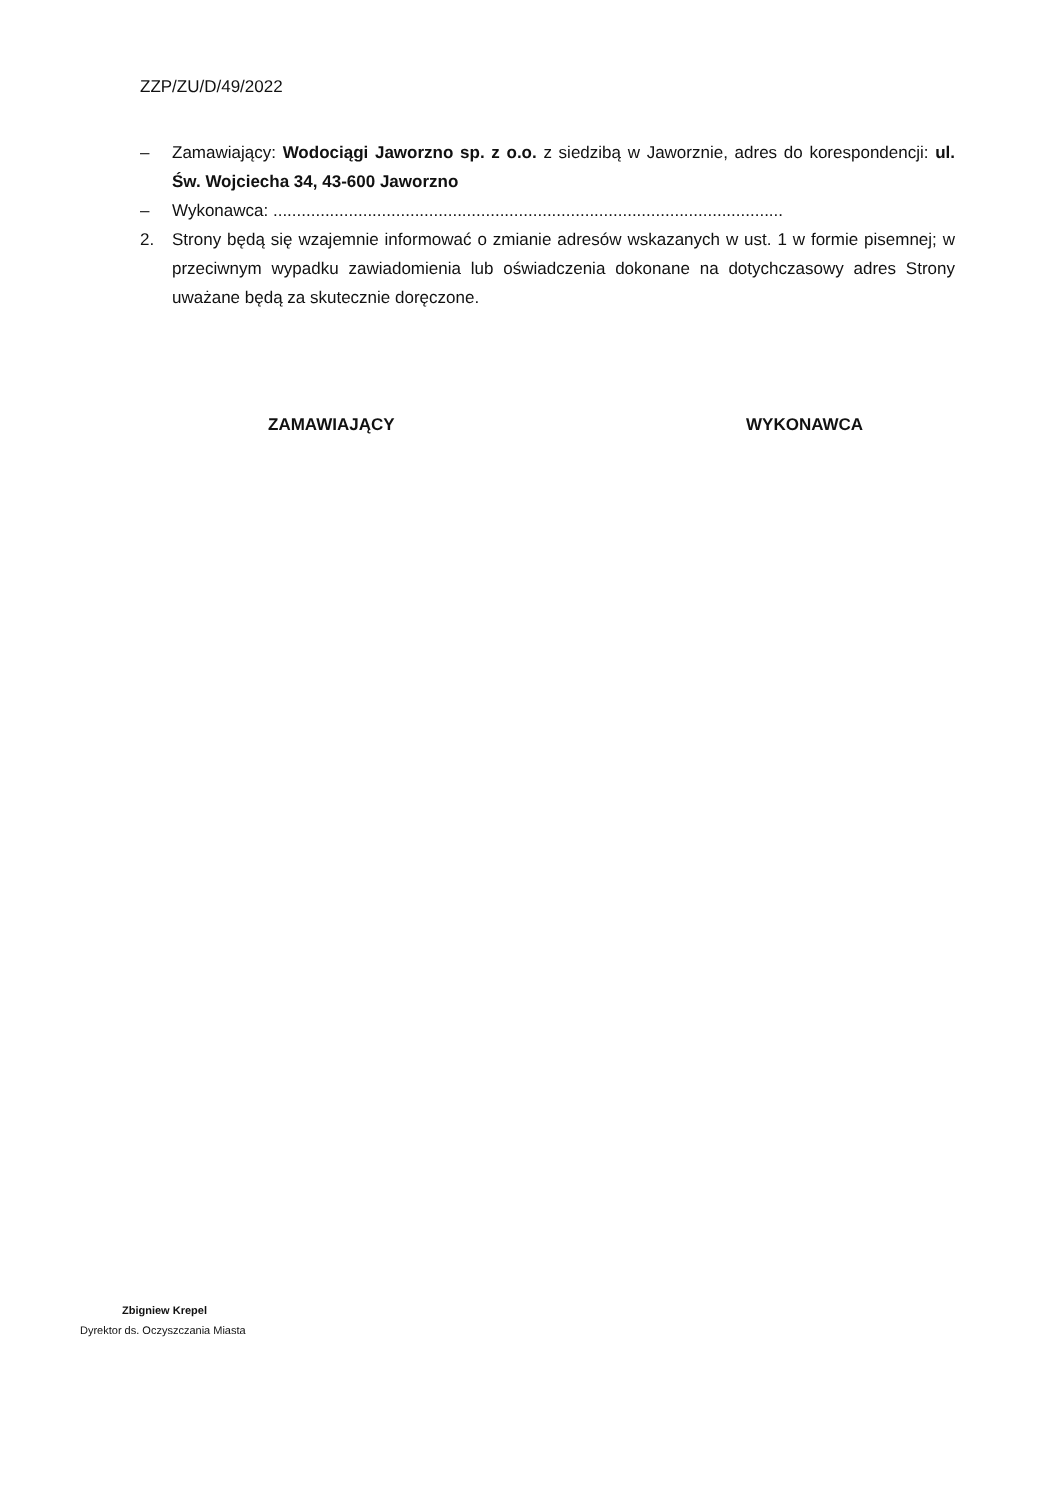ZZP/ZU/D/49/2022
– Zamawiający: Wodociągi Jaworzno sp. z o.o. z siedzibą w Jaworznie, adres do korespondencji: ul. Św. Wojciecha 34, 43-600 Jaworzno
– Wykonawca: ............................................................................................................
2. Strony będą się wzajemnie informować o zmianie adresów wskazanych w ust. 1 w formie pisemnej; w przeciwnym wypadku zawiadomienia lub oświadczenia dokonane na dotychczasowy adres Strony uważane będą za skutecznie doręczone.
ZAMAWIAJĄCY WYKONAWCA
Zbigniew Krepel
Dyrektor ds. Oczyszczania Miasta